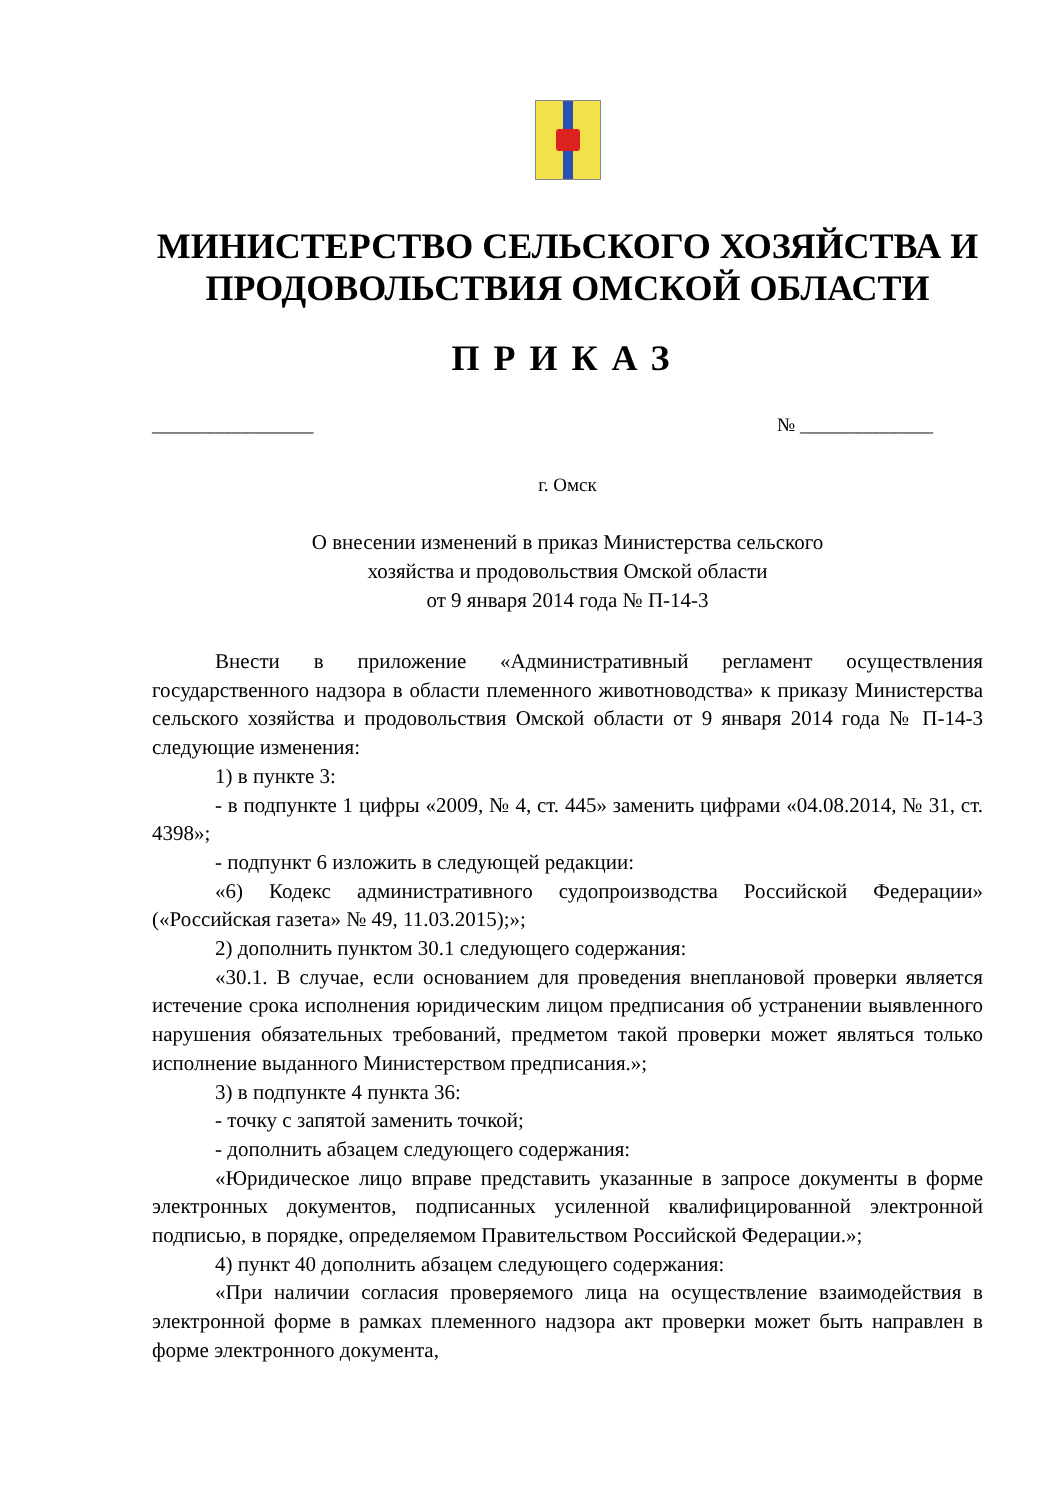МИНИСТЕРСТВО СЕЛЬСКОГО ХОЗЯЙСТВА И ПРОДОВОЛЬСТВИЯ ОМСКОЙ ОБЛАСТИ
ПРИКАЗ
_________________ № ______________
г. Омск
О внесении изменений в приказ Министерства сельского
хозяйства и продовольствия Омской области
от 9 января 2014 года № П-14-3
Внести в приложение «Административный регламент осуществления государственного надзора в области племенного животноводства» к приказу Министерства сельского хозяйства и продовольствия Омской области от 9 января 2014 года № П-14-3 следующие изменения:
1) в пункте 3:
- в подпункте 1 цифры «2009, № 4, ст. 445» заменить цифрами «04.08.2014, № 31, ст. 4398»;
- подпункт 6 изложить в следующей редакции:
«6) Кодекс административного судопроизводства Российской Федерации» («Российская газета» № 49, 11.03.2015);»;
2) дополнить пунктом 30.1 следующего содержания:
«30.1. В случае, если основанием для проведения внеплановой проверки является истечение срока исполнения юридическим лицом предписания об устранении выявленного нарушения обязательных требований, предметом такой проверки может являться только исполнение выданного Министерством предписания.»;
3) в подпункте 4 пункта 36:
- точку с запятой заменить точкой;
- дополнить абзацем следующего содержания:
«Юридическое лицо вправе представить указанные в запросе документы в форме электронных документов, подписанных усиленной квалифицированной электронной подписью, в порядке, определяемом Правительством Российской Федерации.»;
4) пункт 40 дополнить абзацем следующего содержания:
«При наличии согласия проверяемого лица на осуществление взаимодействия в электронной форме в рамках племенного надзора акт проверки может быть направлен в форме электронного документа,